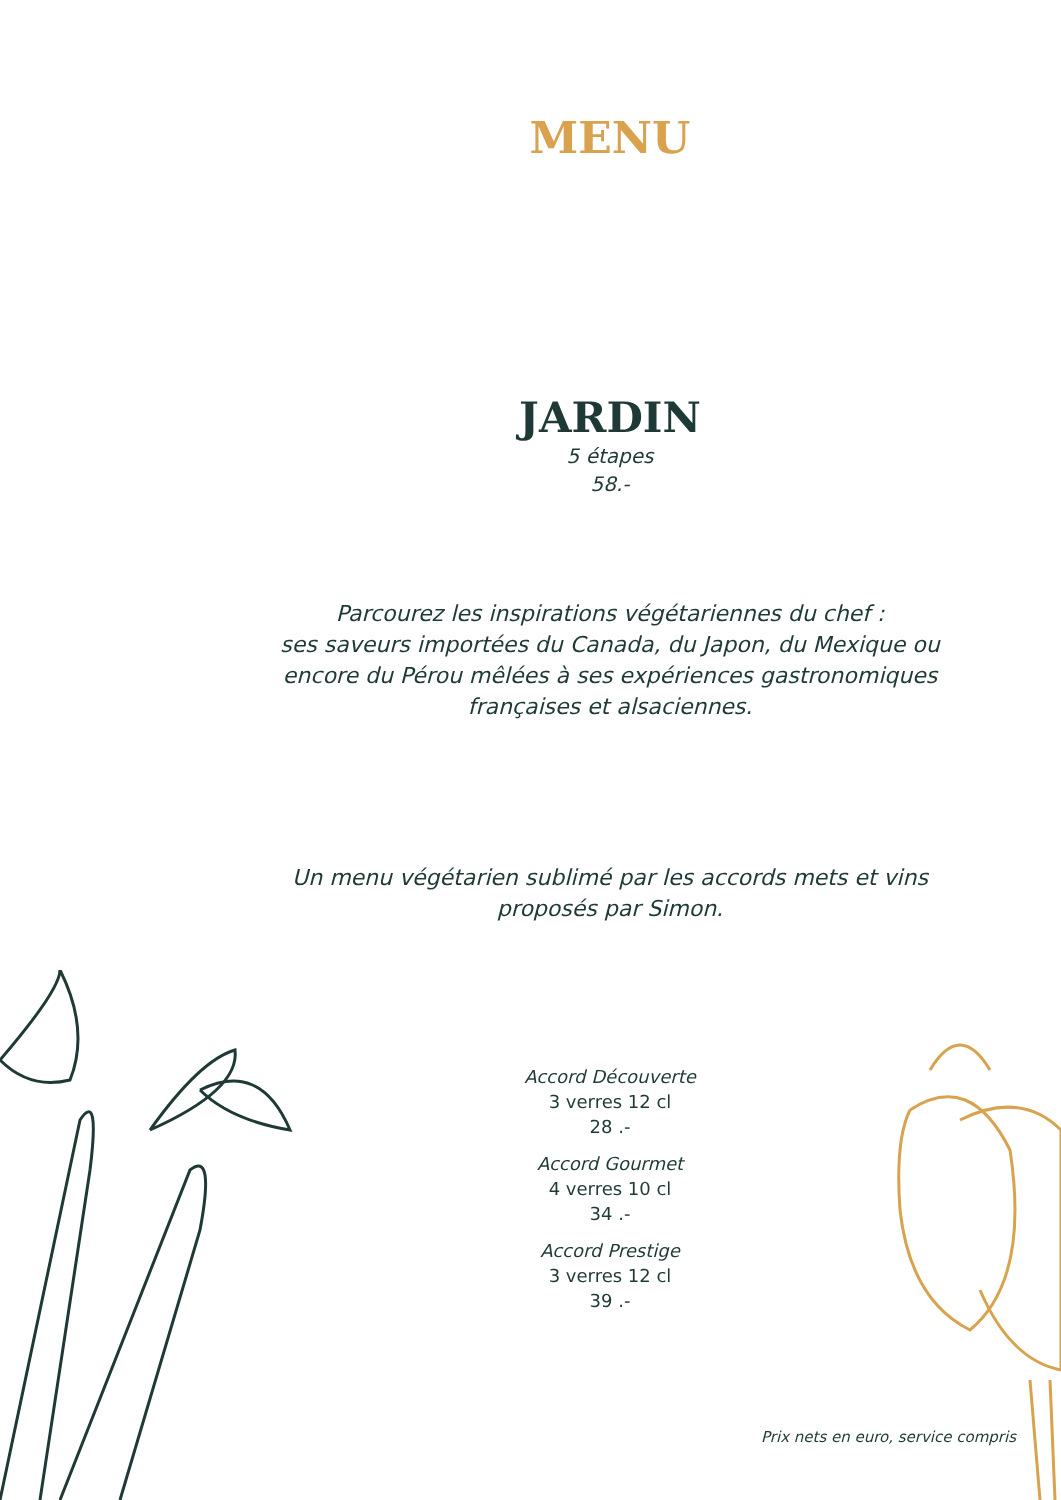MENU
JARDIN
5 étapes
58.-
Parcourez les inspirations végétariennes du chef :
ses saveurs importées du Canada, du Japon, du Mexique ou
encore du Pérou mêlées à ses expériences gastronomiques
françaises et alsaciennes.
Un menu végétarien sublimé par les accords mets et vins
proposés par Simon.
Accord Découverte
3 verres 12 cl
28 .-
Accord Gourmet
4 verres 10 cl
34 .-
Accord Prestige
3 verres 12 cl
39 .-
Prix nets en euro, service compris